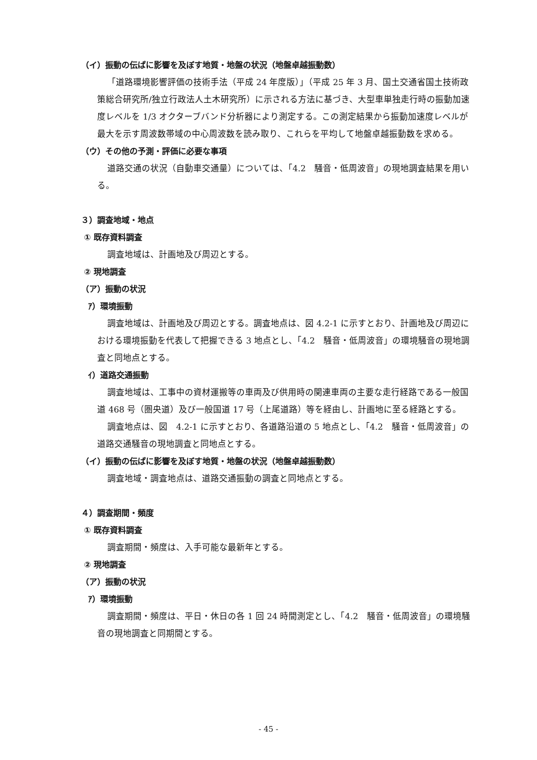（イ）振動の伝ぱに影響を及ぼす地質・地盤の状況（地盤卓越振動数）
「道路環境影響評価の技術手法（平成 24 年度版）」（平成 25 年 3 月、国土交通省国土技術政策総合研究所/独立行政法人土木研究所）に示される方法に基づき、大型車単独走行時の振動加速度レベルを 1/3 オクターブバンド分析器により測定する。この測定結果から振動加速度レベルが最大を示す周波数帯域の中心周波数を読み取り、これらを平均して地盤卓越振動数を求める。
（ウ）その他の予測・評価に必要な事項
道路交通の状況（自動車交通量）については、「4.2　騒音・低周波音」の現地調査結果を用いる。
３）調査地域・地点
① 既存資料調査
調査地域は、計画地及び周辺とする。
② 現地調査
（ア）振動の状況
ｱ）環境振動
調査地域は、計画地及び周辺とする。調査地点は、図 4.2-1 に示すとおり、計画地及び周辺における環境振動を代表して把握できる 3 地点とし、「4.2　騒音・低周波音」の環境騒音の現地調査と同地点とする。
ｲ）道路交通振動
調査地域は、工事中の資材運搬等の車両及び供用時の関連車両の主要な走行経路である一般国道 468 号（圏央道）及び一般国道 17 号（上尾道路）等を経由し、計画地に至る経路とする。
調査地点は、図　4.2-1 に示すとおり、各道路沿道の 5 地点とし、「4.2　騒音・低周波音」の道路交通騒音の現地調査と同地点とする。
（イ）振動の伝ぱに影響を及ぼす地質・地盤の状況（地盤卓越振動数）
調査地域・調査地点は、道路交通振動の調査と同地点とする。
４）調査期間・頻度
① 既存資料調査
調査期間・頻度は、入手可能な最新年とする。
② 現地調査
（ア）振動の状況
ｱ）環境振動
調査期間・頻度は、平日・休日の各 1 回 24 時間測定とし、「4.2　騒音・低周波音」の環境騒音の現地調査と同期間とする。
- 45 -